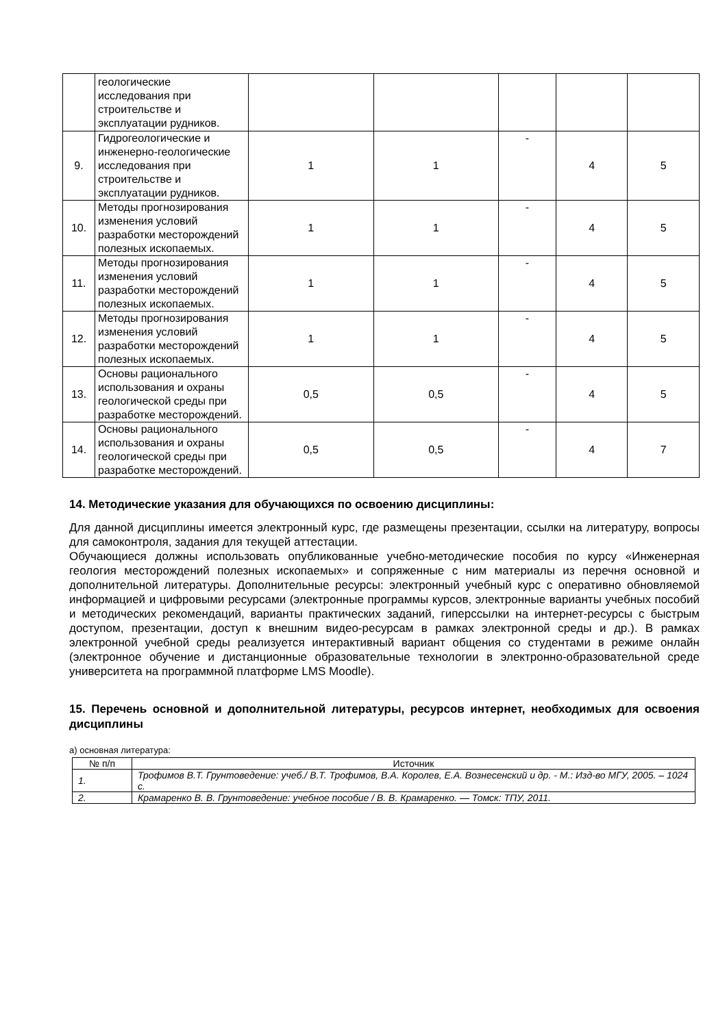| | геологические исследования при строительстве и эксплуатации рудников. | | | | | |
| 9. | Гидрогеологические и инженерно-геологические исследования при строительстве и эксплуатации рудников. | 1 | 1 | - | 4 | 5 |
| 10. | Методы прогнозирования изменения условий разработки месторождений полезных ископаемых. | 1 | 1 | - | 4 | 5 |
| 11. | Методы прогнозирования изменения условий разработки месторождений полезных ископаемых. | 1 | 1 | - | 4 | 5 |
| 12. | Методы прогнозирования изменения условий разработки месторождений полезных ископаемых. | 1 | 1 | - | 4 | 5 |
| 13. | Основы рационального использования и охраны геологической среды при разработке месторождений. | 0,5 | 0,5 | - | 4 | 5 |
| 14. | Основы рационального использования и охраны геологической среды при разработке месторождений. | 0,5 | 0,5 | - | 4 | 7 |
14. Методические указания для обучающихся по освоению дисциплины:
Для данной дисциплины имеется электронный курс, где размещены презентации, ссылки на литературу, вопросы для самоконтроля, задания для текущей аттестации.
Обучающиеся должны использовать опубликованные учебно-методические пособия по курсу «Инженерная геология месторождений полезных ископаемых» и сопряженные с ним материалы из перечня основной и дополнительной литературы. Дополнительные ресурсы: электронный учебный курс с оперативно обновляемой информацией и цифровыми ресурсами (электронные программы курсов, электронные варианты учебных пособий и методических рекомендаций, варианты практических заданий, гиперссылки на интернет-ресурсы с быстрым доступом, презентации, доступ к внешним видео-ресурсам в рамках электронной среды и др.). В рамках электронной учебной среды реализуется интерактивный вариант общения со студентами в режиме онлайн (электронное обучение и дистанционные образовательные технологии в электронно-образовательной среде университета на программной платформе LMS Moodle).
15. Перечень основной и дополнительной литературы, ресурсов интернет, необходимых для освоения дисциплины
а) основная литература:
| № п/п | Источник |
| --- | --- |
| 1. | Трофимов В.Т. Грунтоведение: учеб./ В.Т. Трофимов, В.А. Королев, Е.А. Вознесенский и др. - М.: Изд-во МГУ, 2005. – 1024 с. |
| 2. | Крамаренко В. В. Грунтоведение: учебное пособие / В. В. Крамаренко. — Томск: ТПУ, 2011. |